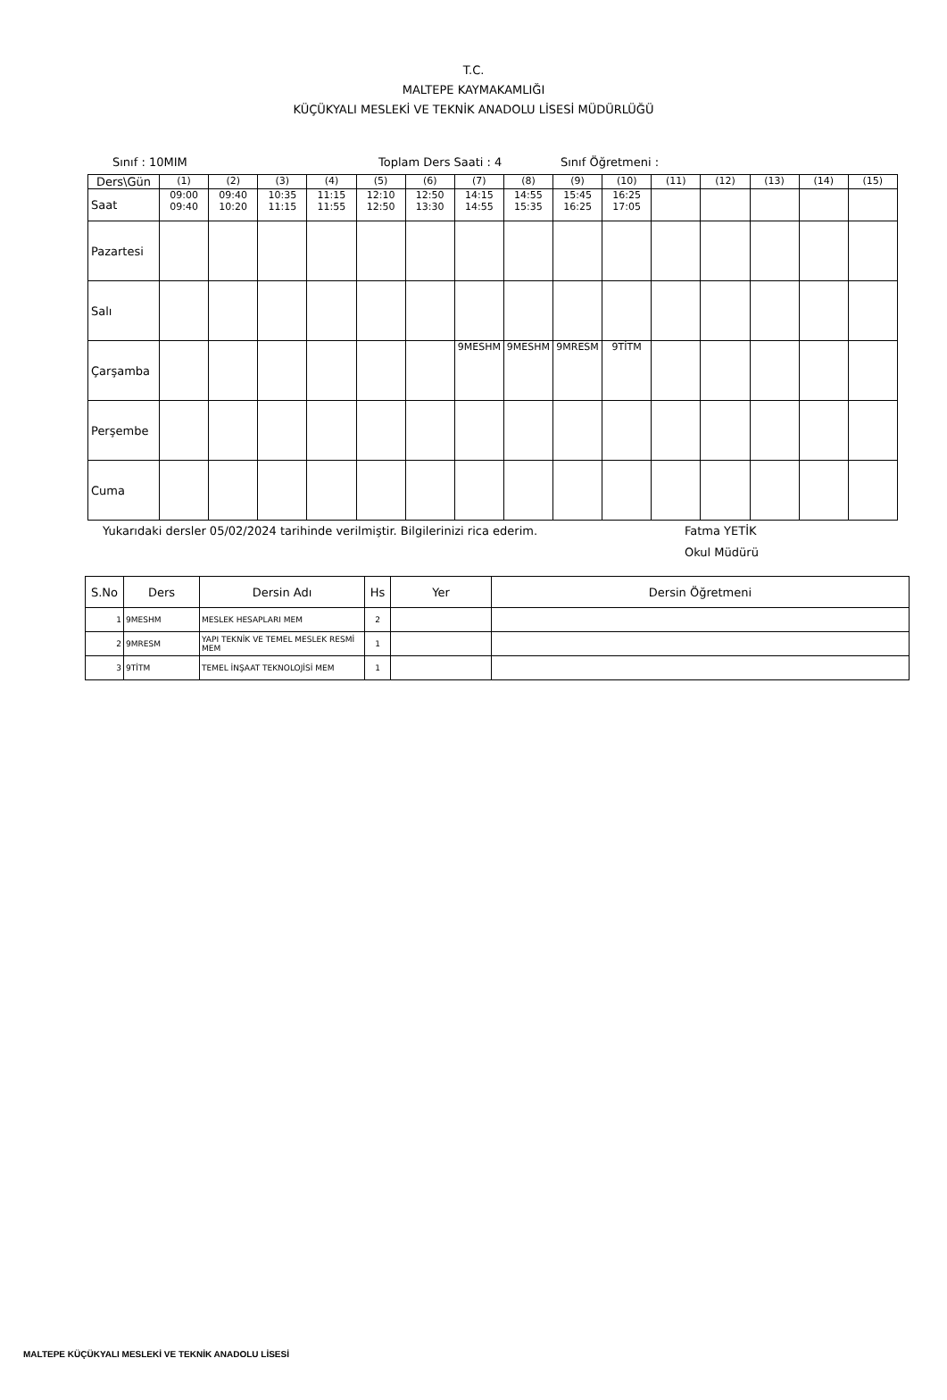T.C.
MALTEPE KAYMAKAMLIĞI
KÜÇÜKYALI MESLEKİ VE TEKNİK ANADOLU LİSESİ MÜDÜRLÜĞÜ
Sınıf : 10MIM Toplam Ders Saati : 4 Sınıf Öğretmeni :
| Ders\Gün | (1) | (2) | (3) | (4) | (5) | (6) | (7) | (8) | (9) | (10) | (11) | (12) | (13) | (14) | (15) |
| Saat | 09:00 09:40 | 09:40 10:20 | 10:35 11:15 | 11:15 11:55 | 12:10 12:50 | 12:50 13:30 | 14:15 14:55 | 14:55 15:35 | 15:45 16:25 | 16:25 17:05 | | | | | |
| Pazartesi | | | | | | | | | | | | | | | |
| Salı | | | | | | | | | | | | | | | |
| Çarşamba | | | | | | | 9MESHM | 9MESHM | 9MRESM | 9TİTM | | | | | |
| Perşembe | | | | | | | | | | | | | | | |
| Cuma | | | | | | | | | | | | | | | |
Yukarıdaki dersler 05/02/2024 tarihinde verilmiştir. Bilgilerinizi rica ederim. Fatma YETİK
Okul Müdürü
| S.No | Ders | Dersin Adı | Hs | Yer | Dersin Öğretmeni |
| --- | --- | --- | --- | --- | --- |
| 1 | 9MESHM | MESLEK HESAPLARI MEM | 2 | | |
| 2 | 9MRESM | YAPI TEKNİK VE TEMEL MESLEK RESMİ MEM | 1 | | |
| 3 | 9TİTM | TEMEL İNŞAAT TEKNOLOJİSİ MEM | 1 | | |
MALTEPE KÜÇÜKYALI MESLEKİ VE TEKNİK ANADOLU LİSESİ